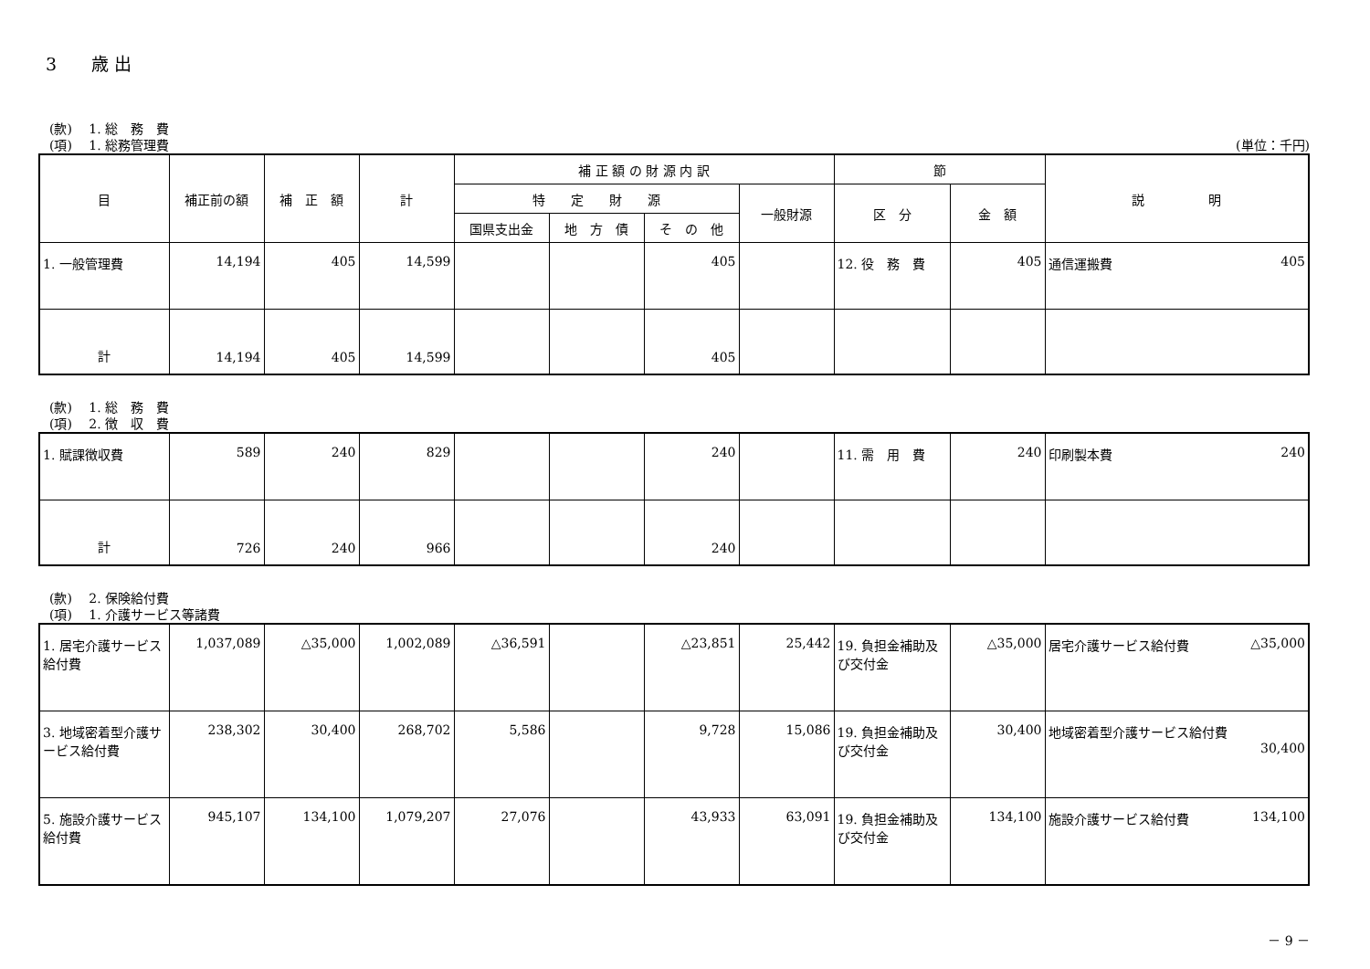3　　歳 出
(款)　 1. 総　務　費
(項)　 1. 総務管理費 (単位：千円)
| 目 | 補正前の額 | 補 正 額 | 計 | 補 正 額 の 財 源 内 訳 | | | | 節 | | 説 明 |
| --- | --- | --- | --- | --- | --- | --- | --- | --- | --- | --- |
| | | | | 特 定 財 源 | | | 一般財源 | 区 分 | 金 額 | |
| | | | | 国県支出金 | 地 方 債 | そ の 他 | | | | |
| 1. 一般管理費 | 14,194 | 405 | 14,599 | | | 405 | | 12. 役 務 費 | 405 | 通信運搬費 405 |
| 計 | 14,194 | 405 | 14,599 | | | 405 | | | | |
(款)　 1. 総　務　費
(項)　 2. 徴　収　費
| 1. 賦課徴収費 | 589 | 240 | 829 | | | 240 | | 11. 需 用 費 | 240 | 印刷製本費 240 |
| 計 | 726 | 240 | 966 | | | 240 | | | | |
(款)　 2. 保険給付費
(項)　 1. 介護サービス等諸費
| 1. 居宅介護サービス給付費 | 1,037,089 | △35,000 | 1,002,089 | △36,591 | | △23,851 | 25,442 | 19. 負担金補助及び交付金 | △35,000 | 居宅介護サービス給付費 △35,000 |
| 3. 地域密着型介護サービス給付費 | 238,302 | 30,400 | 268,702 | 5,586 | | 9,728 | 15,086 | 19. 負担金補助及び交付金 | 30,400 | 地域密着型介護サービス給付費 30,400 |
| 5. 施設介護サービス給付費 | 945,107 | 134,100 | 1,079,207 | 27,076 | | 43,933 | 63,091 | 19. 負担金補助及び交付金 | 134,100 | 施設介護サービス給付費 134,100 |
－ 9 －